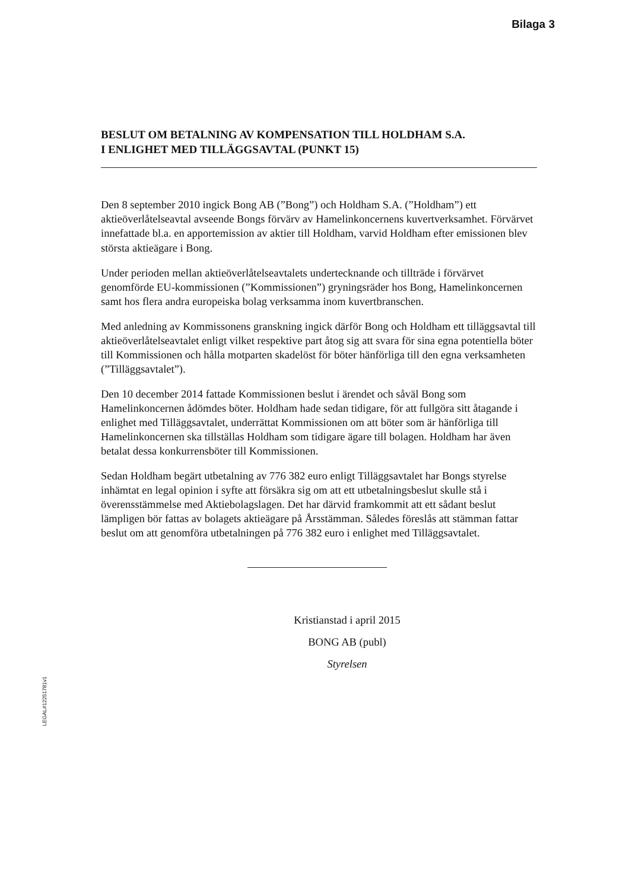Bilaga 3
BESLUT OM BETALNING AV KOMPENSATION TILL HOLDHAM S.A.
I ENLIGHET MED TILLÄGGSAVTAL (PUNKT 15)
Den 8 september 2010 ingick Bong AB (”Bong”) och Holdham S.A. (”Holdham”) ett aktieöverlåtelseavtal avseende Bongs förvärv av Hamelinkoncernens kuvertverksamhet. Förvärvet innefattade bl.a. en apportemission av aktier till Holdham, varvid Holdham efter emissionen blev största aktieägare i Bong.
Under perioden mellan aktieöverlåtelseavtalets undertecknande och tillträde i förvärvet genomförde EU-kommissionen (”Kommissionen”) gryningsräder hos Bong, Hamelinkoncernen samt hos flera andra europeiska bolag verksamma inom kuvertbranschen.
Med anledning av Kommissonens granskning ingick därför Bong och Holdham ett tilläggsavtal till aktieöverlåtelseavtalet enligt vilket respektive part åtog sig att svara för sina egna potentiella böter till Kommissionen och hålla motparten skadelöst för böter hänförliga till den egna verksamheten (”Tilläggsavtalet”).
Den 10 december 2014 fattade Kommissionen beslut i ärendet och såväl Bong som Hamelinkoncernen ådömdes böter. Holdham hade sedan tidigare, för att fullgöra sitt åtagande i enlighet med Tilläggsavtalet, underrättat Kommissionen om att böter som är hänförliga till Hamelinkoncernen ska tillställas Holdham som tidigare ägare till bolagen. Holdham har även betalat dessa konkurrensböter till Kommissionen.
Sedan Holdham begärt utbetalning av 776 382 euro enligt Tilläggsavtalet har Bongs styrelse inhämtat en legal opinion i syfte att försäkra sig om att ett utbetalningsbeslut skulle stå i överensstämmelse med Aktiebolagslagen. Det har därvid framkommit att ett sådant beslut lämpligen bör fattas av bolagets aktieägare på Årsstämman. Således föreslås att stämman fattar beslut om att genomföra utbetalningen på 776 382 euro i enlighet med Tilläggsavtalet.
Kristianstad i april 2015
BONG AB (publ)
Styrelsen
LEGAL#12251781v1